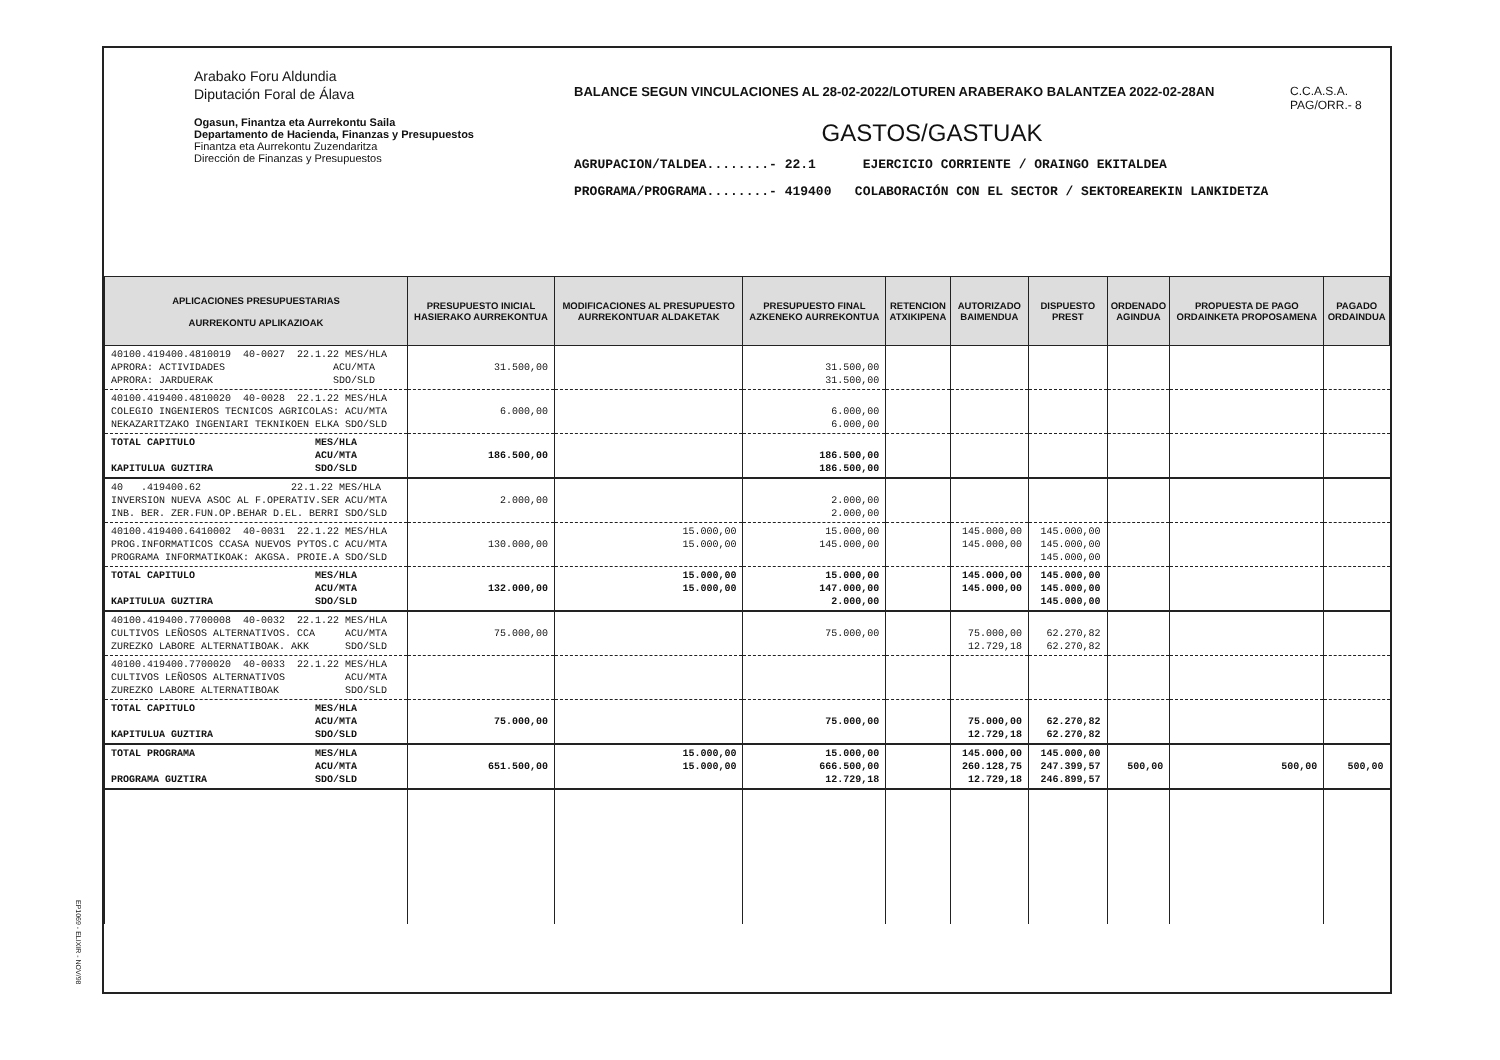Arabako Foru Aldundia
Diputación Foral de Álava
Ogasun, Finantza eta Aurrekontu Saila
Departamento de Hacienda, Finanzas y Presupuestos
Finantza eta Aurrekontu Zuzendaritza
Dirección de Finanzas y Presupuestos
BALANCE SEGUN VINCULACIONES AL 28-02-2022/LOTUREN ARABERAKO BALANTZEA 2022-02-28AN
GASTOS/GASTUAK
AGRUPACION/TALDEA........- 22.1 EJERCICIO CORRIENTE / ORAINGO EKITALDEA
PROGRAMA/PROGRAMA........- 419400 COLABORACIÓN CON EL SECTOR / SEKTOREAREKIN LANKIDETZA
C.C.A.S.A.
PAG/ORR.- 8
| APLICACIONES PRESUPUESTARIAS AURREKONTU APLIKAZIOAK | PRESUPUESTO INICIAL HASIERAKO AURREKONTUA | MODIFICACIONES AL PRESUPUESTO AURREKONTUAR ALDAKETAK | PRESUPUESTO FINAL AZKENEKO AURREKONTUA | RETENCION ATXIKIPENA | AUTORIZADO BAIMENDUA | DISPUESTO PREST | ORDENADO AGINDUA | PROPUESTA DE PAGO ORDAINKETA PROPOSAMENA | PAGADO ORDAINDUA |
| --- | --- | --- | --- | --- | --- | --- | --- | --- | --- |
| 40100.419400.4810019 40-0027 22.1.22 MES/HLA APRORA: ACTIVIDADES ACU/MTA APRORA: JARDUERAK SDO/SLD | 31.500,00 | | 31.500,00 31.500,00 | | | | | | |
| 40100.419400.4810020 40-0028 22.1.22 MES/HLA COLEGIO INGENIEROS TECNICOS AGRICOLAS: ACU/MTA NEKAZARITZAKO INGENIARI TEKNIKOEN ELKA SDO/SLD | 6.000,00 | | 6.000,00 6.000,00 | | | | | | |
| TOTAL CAPITULO MES/HLA ACU/MTA KAPITULUA GUZTIRA SDO/SLD | 186.500,00 | | 186.500,00 186.500,00 | | | | | | |
| 40 .419400.62 22.1.22 MES/HLA INVERSION NUEVA ASOC AL F.OPERATIV.SER ACU/MTA INB. BER. ZER.FUN.OP.BEHAR D.EL. BERRI SDO/SLD | 2.000,00 | | 2.000,00 2.000,00 | | | | | | |
| 40100.419400.6410002 40-0031 22.1.22 MES/HLA PROG.INFORMATICOS CCASA NUEVOS PYTOS.C ACU/MTA PROGRAMA INFORMATIKOAK: AKGSA. PROIE.A SDO/SLD | 130.000,00 | 15.000,00 15.000,00 | 15.000,00 145.000,00 | | 145.000,00 145.000,00 | 145.000,00 145.000,00 145.000,00 | | | |
| TOTAL CAPITULO MES/HLA ACU/MTA KAPITULUA GUZTIRA SDO/SLD | 132.000,00 | 15.000,00 15.000,00 | 15.000,00 147.000,00 2.000,00 | | 145.000,00 145.000,00 | 145.000,00 145.000,00 145.000,00 | | | |
| 40100.419400.7700008 40-0032 22.1.22 MES/HLA CULTIVOS LEÑOSOS ALTERNATIVOS. CCA ACU/MTA ZUREZKO LABORE ALTERNATIBOAK. AKK SDO/SLD | 75.000,00 | | 75.000,00 | | 75.000,00 12.729,18 | 62.270,82 62.270,82 | | | |
| 40100.419400.7700020 40-0033 22.1.22 MES/HLA CULTIVOS LEÑOSOS ALTERNATIVOS ACU/MTA ZUREZKO LABORE ALTERNATIBOAK SDO/SLD | | | | | | | | | |
| TOTAL CAPITULO MES/HLA ACU/MTA KAPITULUA GUZTIRA SDO/SLD | 75.000,00 | | 75.000,00 | | 75.000,00 12.729,18 | 62.270,82 62.270,82 | | | |
| TOTAL PROGRAMA MES/HLA ACU/MTA PROGRAMA GUZTIRA SDO/SLD | 651.500,00 | 15.000,00 15.000,00 | 15.000,00 666.500,00 12.729,18 | | 145.000,00 260.128,75 12.729,18 | 145.000,00 247.399,57 246.899,57 | 500,00 | 500,00 | 500,00 |
EP1069 - ELIXIR - NOV/98